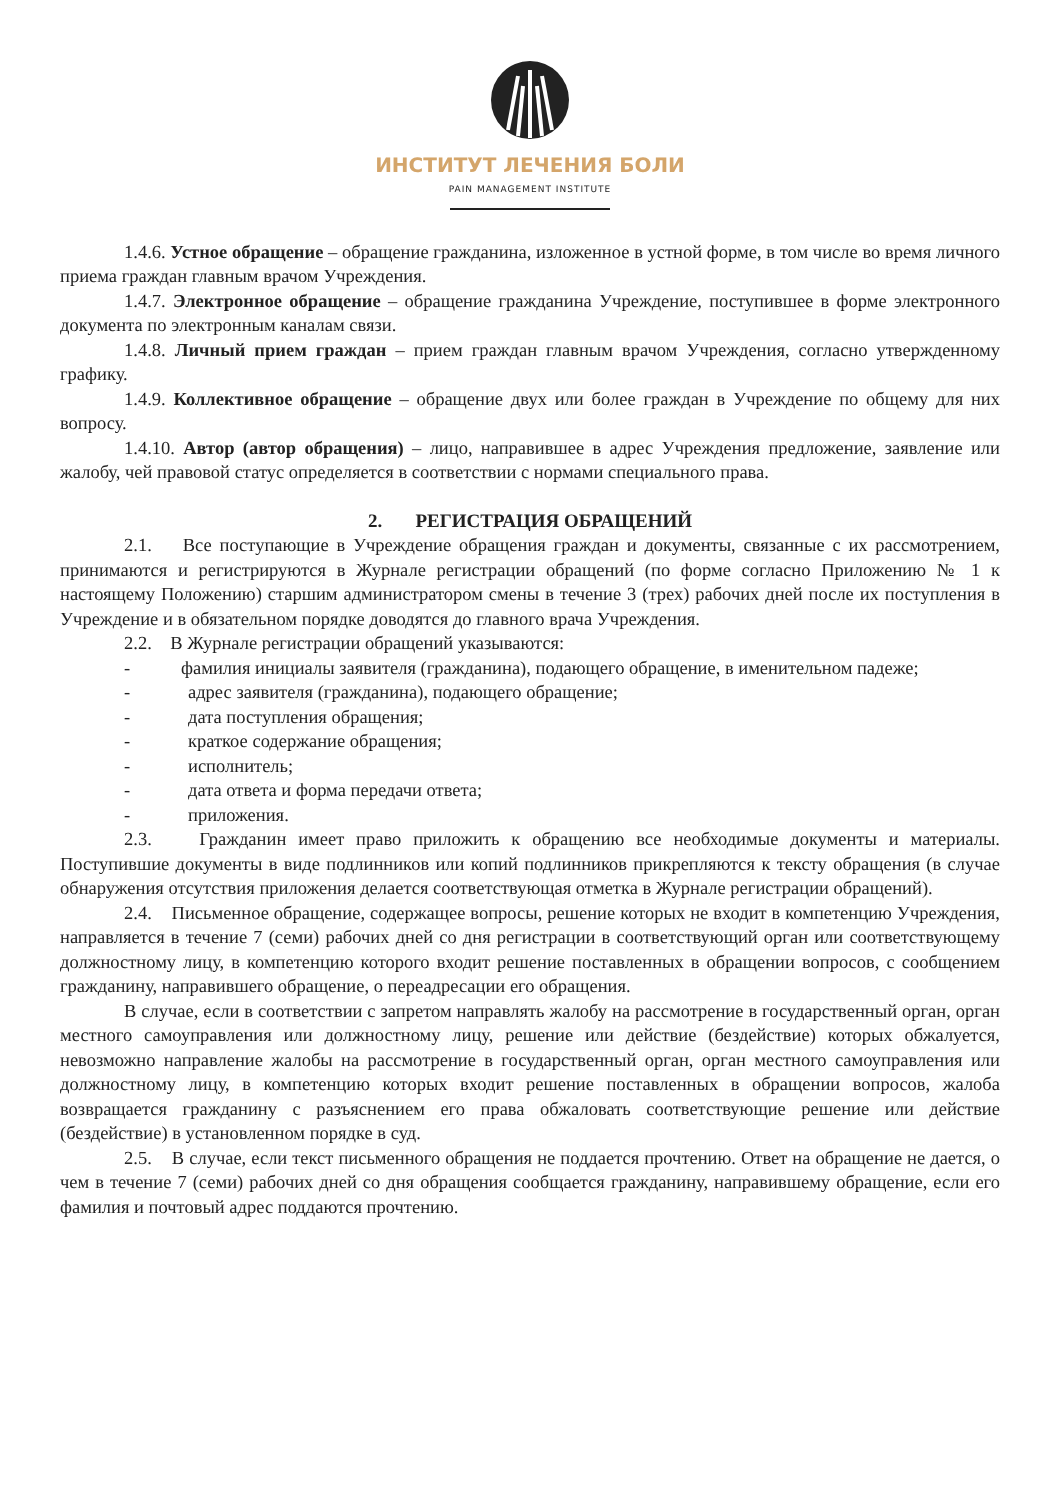ИНСТИТУТ ЛЕЧЕНИЯ БОЛИ
PAIN MANAGEMENT INSTITUTE
1.4.6. Устное обращение – обращение гражданина, изложенное в устной форме, в том числе во время личного приема граждан главным врачом Учреждения.
1.4.7. Электронное обращение – обращение гражданина Учреждение, поступившее в форме электронного документа по электронным каналам связи.
1.4.8. Личный прием граждан – прием граждан главным врачом Учреждения, согласно утвержденному графику.
1.4.9. Коллективное обращение – обращение двух или более граждан в Учреждение по общему для них вопросу.
1.4.10. Автор (автор обращения) – лицо, направившее в адрес Учреждения предложение, заявление или жалобу, чей правовой статус определяется в соответствии с нормами специального права.
2. РЕГИСТРАЦИЯ ОБРАЩЕНИЙ
2.1. Все поступающие в Учреждение обращения граждан и документы, связанные с их рассмотрением, принимаются и регистрируются в Журнале регистрации обращений (по форме согласно Приложению № 1 к настоящему Положению) старшим администратором смены в течение 3 (трех) рабочих дней после их поступления в Учреждение и в обязательном порядке доводятся до главного врача Учреждения.
2.2. В Журнале регистрации обращений указываются:
- фамилия инициалы заявителя (гражданина), подающего обращение, в именительном падеже;
- адрес заявителя (гражданина), подающего обращение;
- дата поступления обращения;
- краткое содержание обращения;
- исполнитель;
- дата ответа и форма передачи ответа;
- приложения.
2.3. Гражданин имеет право приложить к обращению все необходимые документы и материалы. Поступившие документы в виде подлинников или копий подлинников прикрепляются к тексту обращения (в случае обнаружения отсутствия приложения делается соответствующая отметка в Журнале регистрации обращений).
2.4. Письменное обращение, содержащее вопросы, решение которых не входит в компетенцию Учреждения, направляется в течение 7 (семи) рабочих дней со дня регистрации в соответствующий орган или соответствующему должностному лицу, в компетенцию которого входит решение поставленных в обращении вопросов, с сообщением гражданину, направившего обращение, о переадресации его обращения.
В случае, если в соответствии с запретом направлять жалобу на рассмотрение в государственный орган, орган местного самоуправления или должностному лицу, решение или действие (бездействие) которых обжалуется, невозможно направление жалобы на рассмотрение в государственный орган, орган местного самоуправления или должностному лицу, в компетенцию которых входит решение поставленных в обращении вопросов, жалоба возвращается гражданину с разъяснением его права обжаловать соответствующие решение или действие (бездействие) в установленном порядке в суд.
2.5. В случае, если текст письменного обращения не поддается прочтению. Ответ на обращение не дается, о чем в течение 7 (семи) рабочих дней со дня обращения сообщается гражданину, направившему обращение, если его фамилия и почтовый адрес поддаются прочтению.